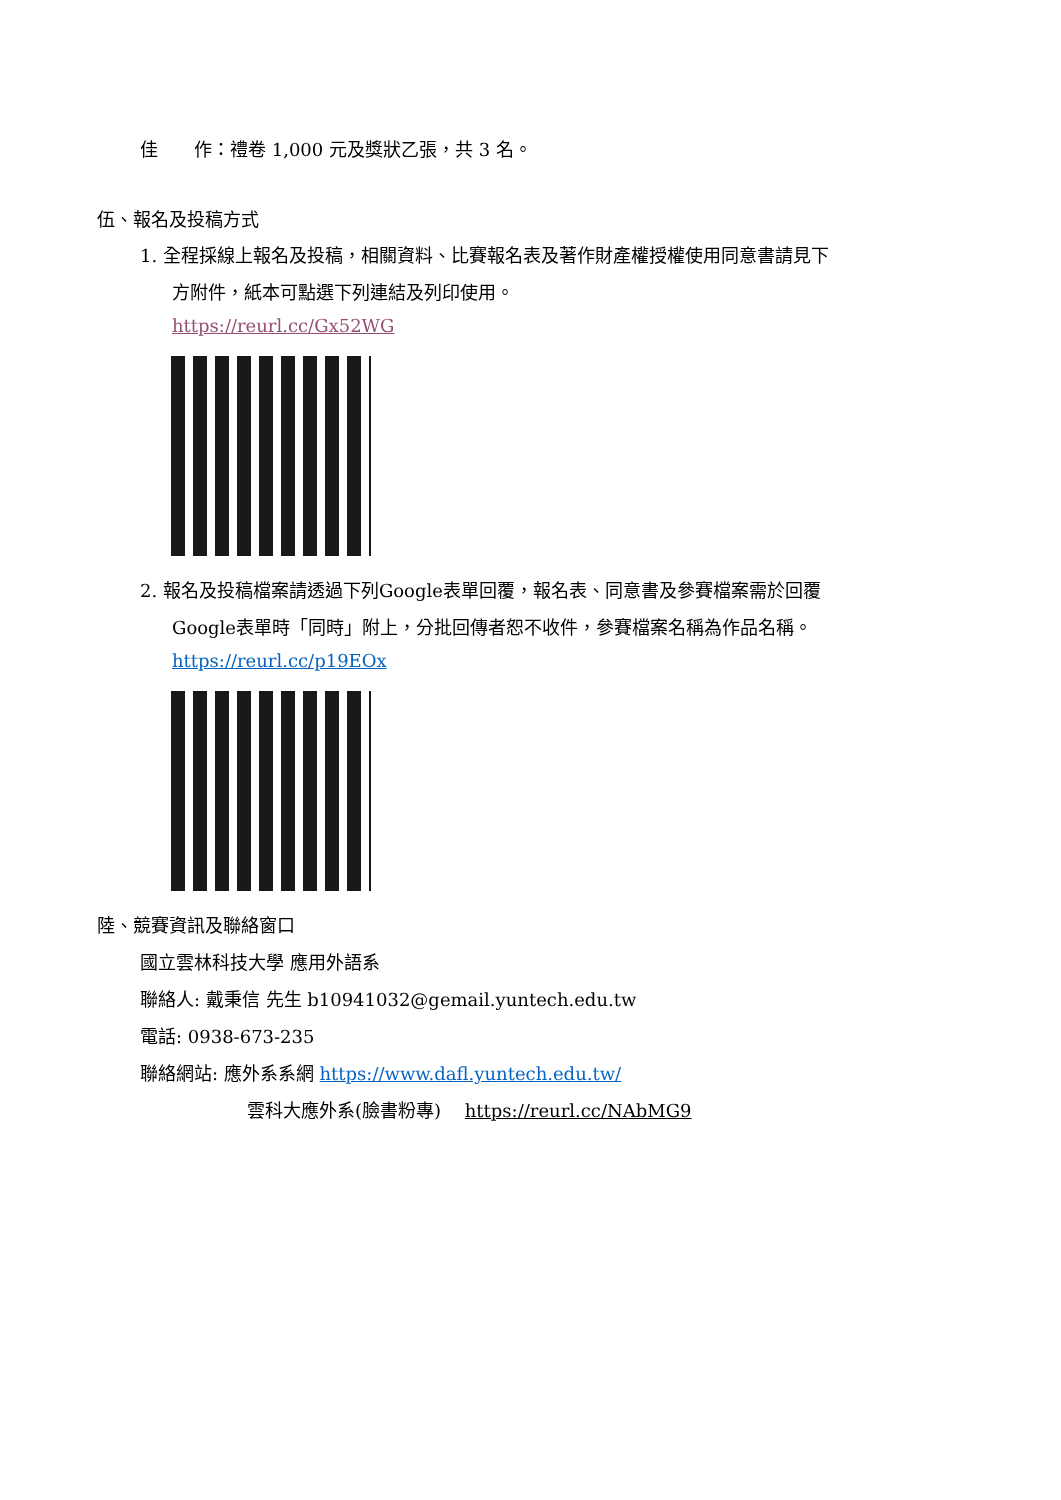佳　　作：禮卷 1,000 元及獎狀乙張，共 3 名。
伍、報名及投稿方式
1. 全程採線上報名及投稿，相關資料、比賽報名表及著作財產權授權使用同意書請見下
方附件，紙本可點選下列連結及列印使用。
https://reurl.cc/Gx52WG
2. 報名及投稿檔案請透過下列Google表單回覆，報名表、同意書及參賽檔案需於回覆
Google表單時「同時」附上，分批回傳者恕不收件，參賽檔案名稱為作品名稱。
https://reurl.cc/p19EOx
陸、競賽資訊及聯絡窗口
國立雲林科技大學 應用外語系
聯絡人: 戴秉信 先生 b10941032@gemail.yuntech.edu.tw
電話: 0938-673-235
聯絡網站: 應外系系網 https://www.dafl.yuntech.edu.tw/
雲科大應外系(臉書粉專)　 https://reurl.cc/NAbMG9